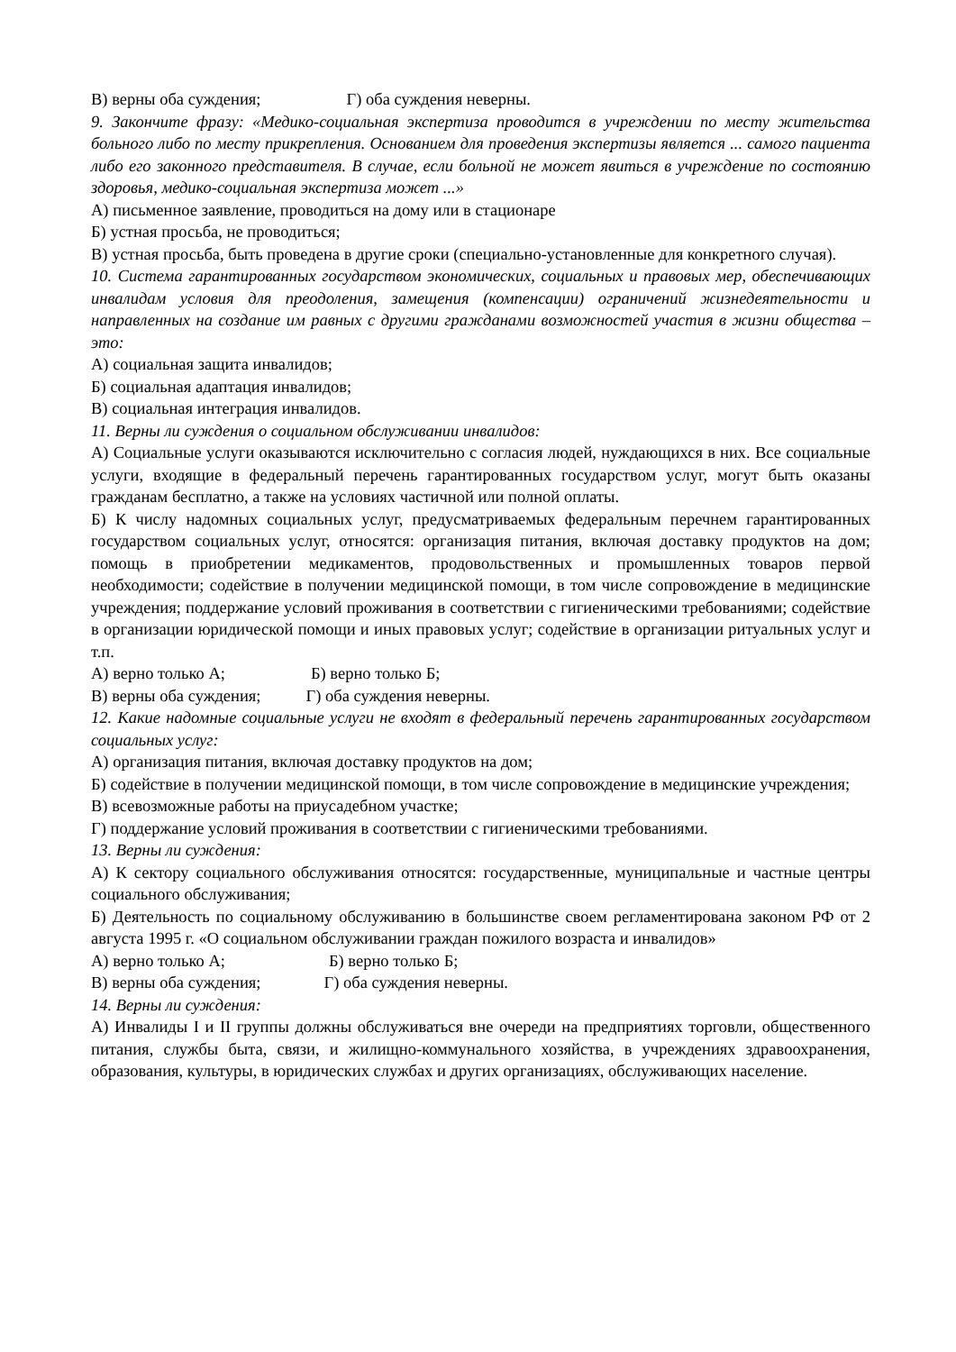В) верны оба суждения; Г) оба суждения неверны.
9. Закончите фразу: «Медико-социальная экспертиза проводится в учреждении по месту жительства больного либо по месту прикрепления. Основанием для проведения экспертизы является ... самого пациента либо его законного представителя. В случае, если больной не может явиться в учреждение по состоянию здоровья, медико-социальная экспертиза может ...»
А) письменное заявление, проводиться на дому или в стационаре
Б) устная просьба, не проводиться;
В) устная просьба, быть проведена в другие сроки (специально-установленные для конкретного случая).
10. Система гарантированных государством экономических, социальных и правовых мер, обеспечивающих инвалидам условия для преодоления, замещения (компенсации) ограничений жизнедеятельности и направленных на создание им равных с другими гражданами возможностей участия в жизни общества – это:
А) социальная защита инвалидов;
Б) социальная адаптация инвалидов;
В) социальная интеграция инвалидов.
11. Верны ли суждения о социальном обслуживании инвалидов:
А) Социальные услуги оказываются исключительно с согласия людей, нуждающихся в них. Все социальные услуги, входящие в федеральный перечень гарантированных государством услуг, могут быть оказаны гражданам бесплатно, а также на условиях частичной или полной оплаты.
Б) К числу надомных социальных услуг, предусматриваемых федеральным перечнем гарантированных государством социальных услуг, относятся: организация питания, включая доставку продуктов на дом; помощь в приобретении медикаментов, продовольственных и промышленных товаров первой необходимости; содействие в получении медицинской помощи, в том числе сопровождение в медицинские учреждения; поддержание условий проживания в соответствии с гигиеническими требованиями; содействие в организации юридической помощи и иных правовых услуг; содействие в организации ритуальных услуг и т.п.
А) верно только А; Б) верно только Б;
В) верны оба суждения; Г) оба суждения неверны.
12. Какие надомные социальные услуги не входят в федеральный перечень гарантированных государством социальных услуг:
А) организация питания, включая доставку продуктов на дом;
Б) содействие в получении медицинской помощи, в том числе сопровождение в медицинские учреждения;
В) всевозможные работы на приусадебном участке;
Г) поддержание условий проживания в соответствии с гигиеническими требованиями.
13. Верны ли суждения:
А) К сектору социального обслуживания относятся: государственные, муниципальные и частные центры социального обслуживания;
Б) Деятельность по социальному обслуживанию в большинстве своем регламентирована законом РФ от 2 августа 1995 г. «О социальном обслуживании граждан пожилого возраста и инвалидов»
А) верно только А; Б) верно только Б;
В) верны оба суждения; Г) оба суждения неверны.
14. Верны ли суждения:
А) Инвалиды I и II группы должны обслуживаться вне очереди на предприятиях торговли, общественного питания, службы быта, связи, и жилищно-коммунального хозяйства, в учреждениях здравоохранения, образования, культуры, в юридических службах и других организациях, обслуживающих население.